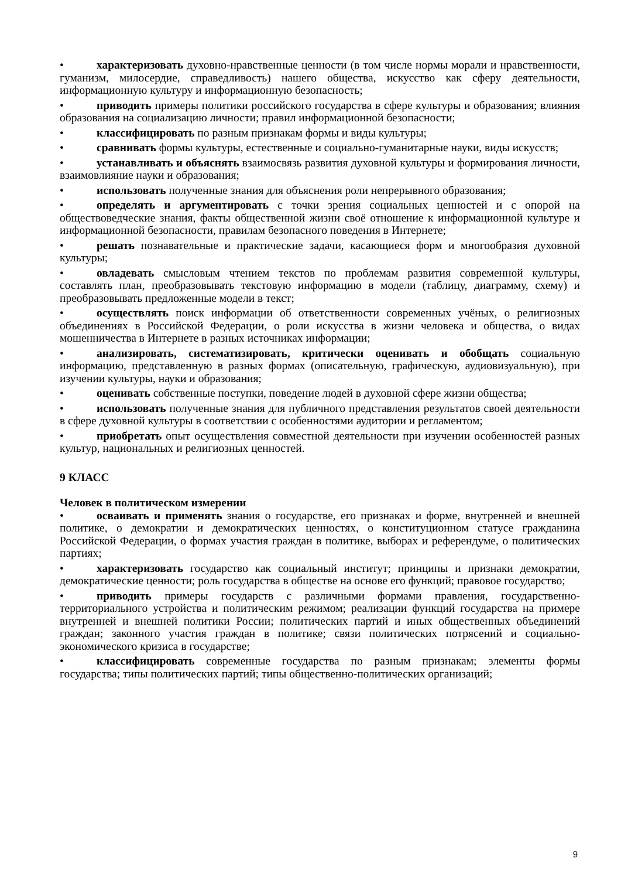• характеризовать духовно-нравственные ценности (в том числе нормы морали и нравственности, гуманизм, милосердие, справедливость) нашего общества, искусство как сферу деятельности, информационную культуру и информационную безопасность;
• приводить примеры политики российского государства в сфере культуры и образования; влияния образования на социализацию личности; правил информационной безопасности;
• классифицировать по разным признакам формы и виды культуры;
• сравнивать формы культуры, естественные и социально-гуманитарные науки, виды искусств;
• устанавливать и объяснять взаимосвязь развития духовной культуры и формирования личности, взаимовлияние науки и образования;
• использовать полученные знания для объяснения роли непрерывного образования;
• определять и аргументировать с точки зрения социальных ценностей и с опорой на обществоведческие знания, факты общественной жизни своё отношение к информационной культуре и информационной безопасности, правилам безопасного поведения в Интернете;
• решать познавательные и практические задачи, касающиеся форм и многообразия духовной культуры;
• овладевать смысловым чтением текстов по проблемам развития современной культуры, составлять план, преобразовывать текстовую информацию в модели (таблицу, диаграмму, схему) и преобразовывать предложенные модели в текст;
• осуществлять поиск информации об ответственности современных учёных, о религиозных объединениях в Российской Федерации, о роли искусства в жизни человека и общества, о видах мошенничества в Интернете в разных источниках информации;
• анализировать, систематизировать, критически оценивать и обобщать социальную информацию, представленную в разных формах (описательную, графическую, аудиовизуальную), при изучении культуры, науки и образования;
• оценивать собственные поступки, поведение людей в духовной сфере жизни общества;
• использовать полученные знания для публичного представления результатов своей деятельности в сфере духовной культуры в соответствии с особенностями аудитории и регламентом;
• приобретать опыт осуществления совместной деятельности при изучении особенностей разных культур, национальных и религиозных ценностей.
9 КЛАСС
Человек в политическом измерении
• осваивать и применять знания о государстве, его признаках и форме, внутренней и внешней политике, о демократии и демократических ценностях, о конституционном статусе гражданина Российской Федерации, о формах участия граждан в политике, выборах и референдуме, о политических партиях;
• характеризовать государство как социальный институт; принципы и признаки демократии, демократические ценности; роль государства в обществе на основе его функций; правовое государство;
• приводить примеры государств с различными формами правления, государственно-территориального устройства и политическим режимом; реализации функций государства на примере внутренней и внешней политики России; политических партий и иных общественных объединений граждан; законного участия граждан в политике; связи политических потрясений и социально-экономического кризиса в государстве;
• классифицировать современные государства по разным признакам; элементы формы государства; типы политических партий; типы общественно-политических организаций;
9